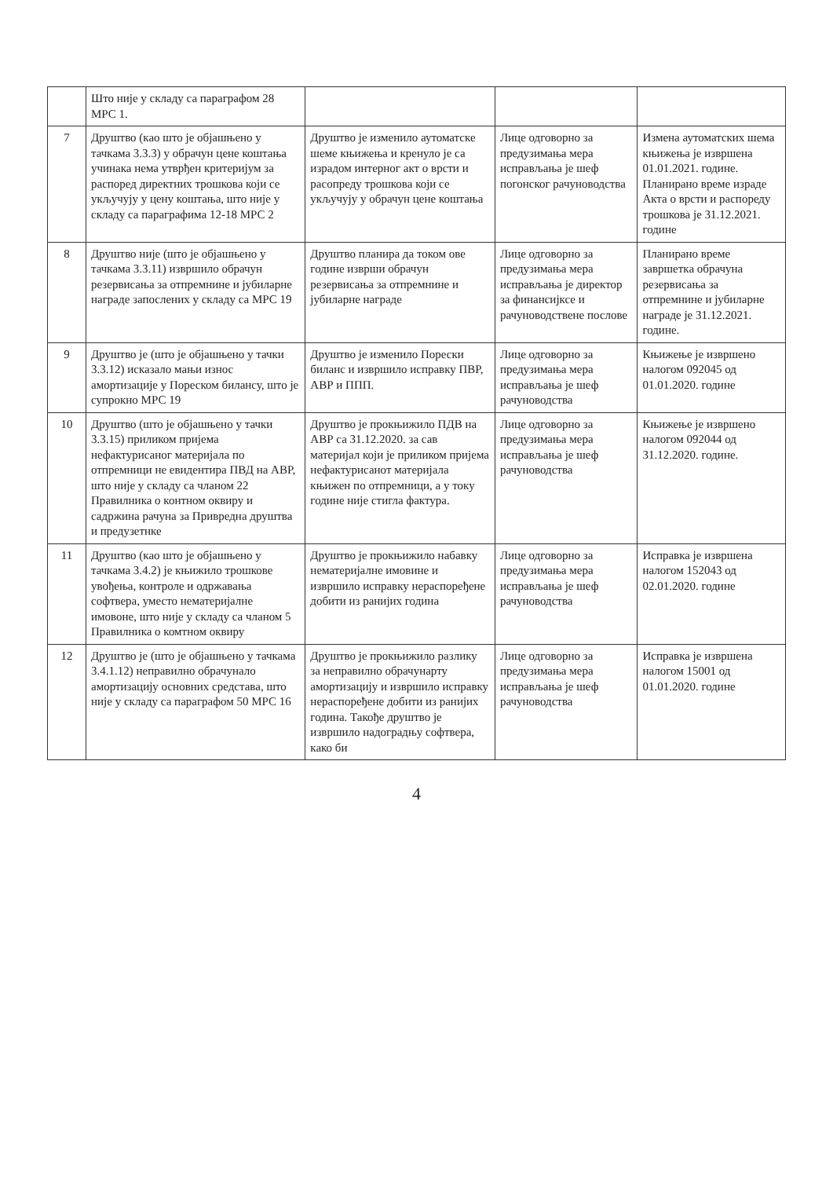| | Што није у складу са параграфом 28 МРС 1. | | | |
| 7 | Друштво (као што је објашњено у тачкама 3.3.3) у обрачун цене коштања учинака нема утврђен критеријум за распоред директних трошкова који се укључују у цену коштања, што није у складу са параграфима 12-18 МРС 2 | Друштво је изменило аутоматске шеме књижења и кренуло је са израдом интерног акт о врсти и расопреду трошкова који се укључују у обрачун цене коштања | Лице одговорно за предузимања мера исправљања је шеф погонског рачуноводства | Измена аутоматских шема књижења је извршена 01.01.2021. године. Планирано време израде Акта о врсти и распореду трошкова је 31.12.2021. године |
| 8 | Друштво није (што је објашњено у тачкама 3.3.11) извршило обрачун резервисања за отпремнине и јубиларне награде запослених у складу са МРС 19 | Друштво планира да током ове године изврши обрачун резервисања за отпремнине и јубиларне награде | Лице одговорно за предузимања мера исправљања је директор за финансијксе и рачуноводствене послове | Планирано време завршетка обрачуна резервисања за отпремнине и јубиларне награде је 31.12.2021. године. |
| 9 | Друштво је (што је објашњено у тачки 3.3.12) исказало мањи износ амортизације у Пореском билансу, што је супрокно МРС 19 | Друштво је изменило Порески биланс и извршило исправку ПВР, АВР и ППП. | Лице одговорно за предузимања мера исправљања је шеф рачуноводства | Књижење је извршено налогом 092045 од 01.01.2020. године |
| 10 | Друштво (што је објашњено у тачки 3.3.15) приликом пријема нефактурисаног материјала по отпремници не евидентира ПВД на АВР, што није у складу са чланом 22 Правилника о контном оквиру и садржина рачуна за Привредна друштва и предузетнке | Друштво је прокњижило ПДВ на АВР са 31.12.2020. за сав материјал који је приликом пријема нефактурисанот материјала књижен по отпремници, а у току године није стигла фактура. | Лице одговорно за предузимања мера исправљања је шеф рачуноводства | Књижење је извршено налогом 092044 од 31.12.2020. године. |
| 11 | Друштво (као што је објашњено у тачкама 3.4.2) је књижило трошкове увођења, контроле и одржавања софтвера, уместо нематеријалне имовоне, што није у складу са чланом 5 Правилника о комтном оквиру | Друштво је прокњижило набавку нематеријалне имовине и извршило исправку нераспоређене добити из ранијих година | Лице одговорно за предузимања мера исправљања је шеф рачуноводства | Исправка је извршена налогом 152043 од 02.01.2020. године |
| 12 | Друштво је (што је објашњено у тачкама 3.4.1.12) неправилно обрачунало амортизацију основних средстава, што није у складу са параграфом 50 МРС 16 | Друштво је прокњижило разлику за неправилно обрачунарту амортизацију и извршило исправку нераспоређене добити из ранијих година. Такође друштво је извршило надоградњу софтвера, како би | Лице одговорно за предузимања мера исправљања је шеф рачуноводства | Исправка је извршена налогом 15001 од 01.01.2020. године |
4